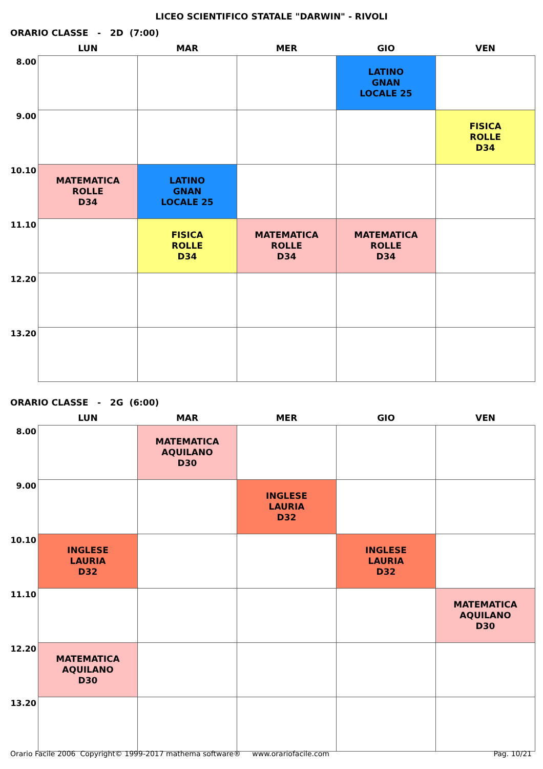LICEO SCIENTIFICO STATALE "DARWIN" - RIVOLI
ORARIO CLASSE - 2D (7:00)
| | LUN | MAR | MER | GIO | VEN |
| --- | --- | --- | --- | --- | --- |
| 8.00 | | | | LATINO GNAN LOCALE 25 | |
| 9.00 | | | | | FISICA ROLLE D34 |
| 10.10 | MATEMATICA ROLLE D34 | LATINO GNAN LOCALE 25 | | | |
| 11.10 | | FISICA ROLLE D34 | MATEMATICA ROLLE D34 | MATEMATICA ROLLE D34 | |
| 12.20 | | | | | |
| 13.20 | | | | | |
ORARIO CLASSE - 2G (6:00)
| | LUN | MAR | MER | GIO | VEN |
| --- | --- | --- | --- | --- | --- |
| 8.00 | | MATEMATICA AQUILANO D30 | | | |
| 9.00 | | | INGLESE LAURIA D32 | | |
| 10.10 | INGLESE LAURIA D32 | | | INGLESE LAURIA D32 | |
| 11.10 | | | | | MATEMATICA AQUILANO D30 |
| 12.20 | MATEMATICA AQUILANO D30 | | | | |
| 13.20 | | | | | |
Orario Facile 2006 Copyright© 1999-2017 mathema software® www.orariofacile.com Pag. 10/21